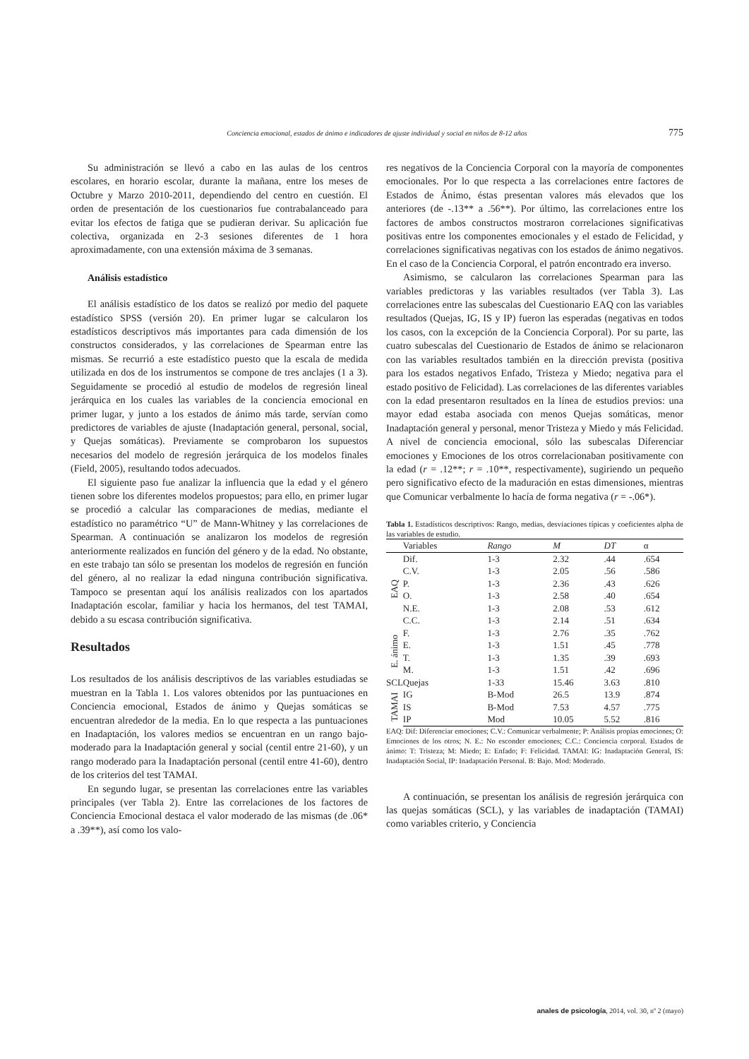Conciencia emocional, estados de ánimo e indicadores de ajuste individual y social en niños de 8-12 años 775
Su administración se llevó a cabo en las aulas de los centros escolares, en horario escolar, durante la mañana, entre los meses de Octubre y Marzo 2010-2011, dependiendo del centro en cuestión. El orden de presentación de los cuestionarios fue contrabalanceado para evitar los efectos de fatiga que se pudieran derivar. Su aplicación fue colectiva, organizada en 2-3 sesiones diferentes de 1 hora aproximadamente, con una extensión máxima de 3 semanas.
Análisis estadístico
El análisis estadístico de los datos se realizó por medio del paquete estadístico SPSS (versión 20). En primer lugar se calcularon los estadísticos descriptivos más importantes para cada dimensión de los constructos considerados, y las correlaciones de Spearman entre las mismas. Se recurrió a este estadístico puesto que la escala de medida utilizada en dos de los instrumentos se compone de tres anclajes (1 a 3). Seguidamente se procedió al estudio de modelos de regresión lineal jerárquica en los cuales las variables de la conciencia emocional en primer lugar, y junto a los estados de ánimo más tarde, servían como predictores de variables de ajuste (Inadaptación general, personal, social, y Quejas somáticas). Previamente se comprobaron los supuestos necesarios del modelo de regresión jerárquica de los modelos finales (Field, 2005), resultando todos adecuados.
El siguiente paso fue analizar la influencia que la edad y el género tienen sobre los diferentes modelos propuestos; para ello, en primer lugar se procedió a calcular las comparaciones de medias, mediante el estadístico no paramétrico “U” de Mann-Whitney y las correlaciones de Spearman. A continuación se analizaron los modelos de regresión anteriormente realizados en función del género y de la edad. No obstante, en este trabajo tan sólo se presentan los modelos de regresión en función del género, al no realizar la edad ninguna contribución significativa. Tampoco se presentan aquí los análisis realizados con los apartados Inadaptación escolar, familiar y hacia los hermanos, del test TAMAI, debido a su escasa contribución significativa.
Resultados
Los resultados de los análisis descriptivos de las variables estudiadas se muestran en la Tabla 1. Los valores obtenidos por las puntuaciones en Conciencia emocional, Estados de ánimo y Quejas somáticas se encuentran alrededor de la media. En lo que respecta a las puntuaciones en Inadaptación, los valores medios se encuentran en un rango bajo-moderado para la Inadaptación general y social (centil entre 21-60), y un rango moderado para la Inadaptación personal (centil entre 41-60), dentro de los criterios del test TAMAI.
En segundo lugar, se presentan las correlaciones entre las variables principales (ver Tabla 2). Entre las correlaciones de los factores de Conciencia Emocional destaca el valor moderado de las mismas (de .06* a .39**), así como los valo-
res negativos de la Conciencia Corporal con la mayoría de componentes emocionales. Por lo que respecta a las correlaciones entre factores de Estados de Ánimo, éstas presentan valores más elevados que los anteriores (de -.13** a .56**). Por último, las correlaciones entre los factores de ambos constructos mostraron correlaciones significativas positivas entre los componentes emocionales y el estado de Felicidad, y correlaciones significativas negativas con los estados de ánimo negativos. En el caso de la Conciencia Corporal, el patrón encontrado era inverso.
Asimismo, se calcularon las correlaciones Spearman para las variables predictoras y las variables resultados (ver Tabla 3). Las correlaciones entre las subescalas del Cuestionario EAQ con las variables resultados (Quejas, IG, IS y IP) fueron las esperadas (negativas en todos los casos, con la excepción de la Conciencia Corporal). Por su parte, las cuatro subescalas del Cuestionario de Estados de ánimo se relacionaron con las variables resultados también en la dirección prevista (positiva para los estados negativos Enfado, Tristeza y Miedo; negativa para el estado positivo de Felicidad). Las correlaciones de las diferentes variables con la edad presentaron resultados en la línea de estudios previos: una mayor edad estaba asociada con menos Quejas somáticas, menor Inadaptación general y personal, menor Tristeza y Miedo y más Felicidad. A nivel de conciencia emocional, sólo las subescalas Diferenciar emociones y Emociones de los otros correlacionaban positivamente con la edad (r = .12**; r = .10**, respectivamente), sugiriendo un pequeño pero significativo efecto de la maduración en estas dimensiones, mientras que Comunicar verbalmente lo hacía de forma negativa (r = -.06*).
Tabla 1. Estadísticos descriptivos: Rango, medias, desviaciones típicas y coeficientes alpha de las variables de estudio.
| | Variables | Rango | M | DT | α |
| --- | --- | --- | --- | --- | --- |
| EAQ | Dif. | 1-3 | 2.32 | .44 | .654 |
| | C.V. | 1-3 | 2.05 | .56 | .586 |
| | P. | 1-3 | 2.36 | .43 | .626 |
| | O. | 1-3 | 2.58 | .40 | .654 |
| | N.E. | 1-3 | 2.08 | .53 | .612 |
| | C.C. | 1-3 | 2.14 | .51 | .634 |
| E. ánimo | F. | 1-3 | 2.76 | .35 | .762 |
| | E. | 1-3 | 1.51 | .45 | .778 |
| | T. | 1-3 | 1.35 | .39 | .693 |
| | M. | 1-3 | 1.51 | .42 | .696 |
| SCL | Quejas | 1-33 | 15.46 | 3.63 | .810 |
| TAMAI | IG | B-Mod | 26.5 | 13.9 | .874 |
| | IS | B-Mod | 7.53 | 4.57 | .775 |
| | IP | Mod | 10.05 | 5.52 | .816 |
EAQ: Dif: Diferenciar emociones; C.V.: Comunicar verbalmente; P: Análisis propias emociones; O: Emociones de los otros; N. E.: No esconder emociones; C.C.: Conciencia corporal. Estados de ánimo: T: Tristeza; M: Miedo; E: Enfado; F: Felicidad. TAMAI: IG: Inadaptación General, IS: Inadaptación Social, IP: Inadaptación Personal. B: Bajo. Mod: Moderado.
A continuación, se presentan los análisis de regresión jerárquica con las quejas somáticas (SCL), y las variables de inadaptación (TAMAI) como variables criterio, y Conciencia
anales de psicología, 2014, vol. 30, nº 2 (mayo)